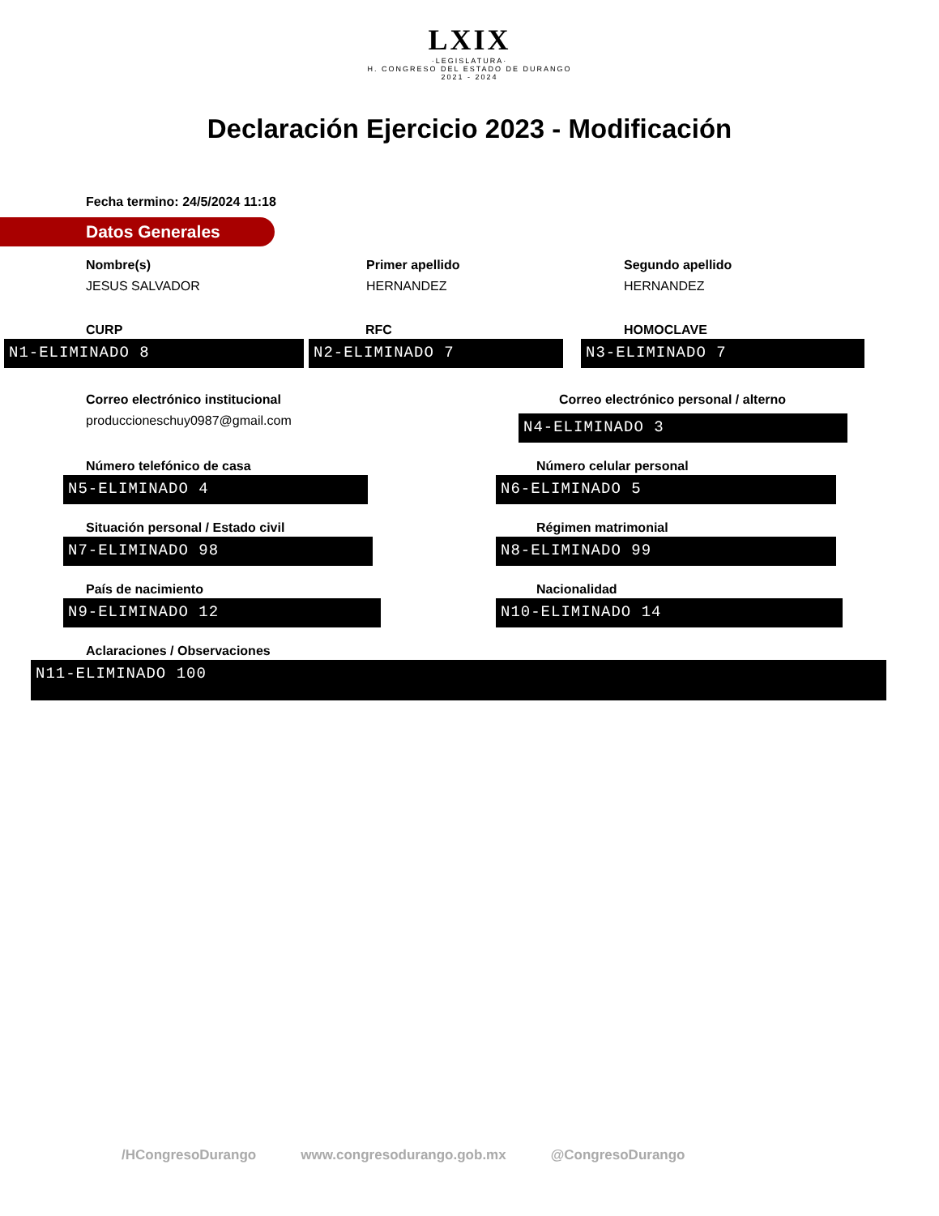LXIX
·LEGISLATURA·
H. CONGRESO DEL ESTADO DE DURANGO
2021 - 2024
Declaración Ejercicio 2023 - Modificación
Fecha termino: 24/5/2024 11:18
Datos Generales
Nombre(s)
JESUS SALVADOR
Primer apellido
HERNANDEZ
Segundo apellido
HERNANDEZ
CURP
N1-ELIMINADO 8
RFC
N2-ELIMINADO 7
HOMOCLAVE
N3-ELIMINADO 7
Correo electrónico institucional
produccioneschuy0987@gmail.com
Correo electrónico personal / alterno
N4-ELIMINADO 3
Número telefónico de casa
N5-ELIMINADO 4
Número celular personal
N6-ELIMINADO 5
Situación personal / Estado civil
N7-ELIMINADO 98
Régimen matrimonial
N8-ELIMINADO 99
País de nacimiento
N9-ELIMINADO 12
Nacionalidad
N10-ELIMINADO 14
Aclaraciones / Observaciones
N11-ELIMINADO 100
/HCongresoDurango www.congresodurango.gob.mx @CongresoDurango